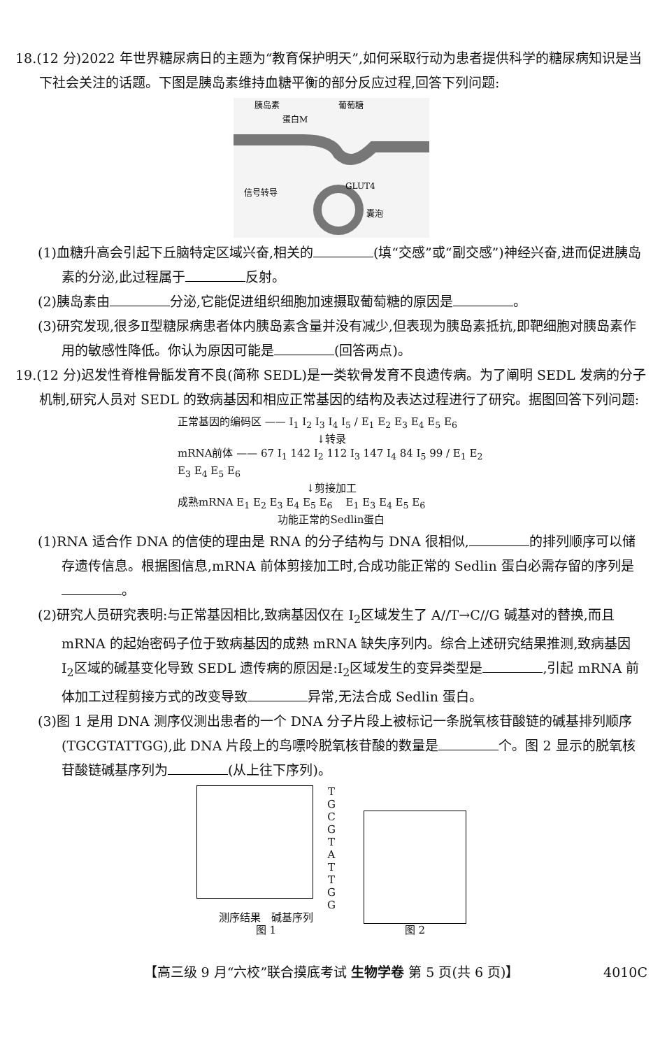18.(12 分)2022 年世界糖尿病日的主题为“教育保护明天”,如何采取行动为患者提供科学的糖尿病知识是当下社会关注的话题。下图是胰岛素维持血糖平衡的部分反应过程,回答下列问题:
胰岛素
蛋白M
葡萄糖
信号转导
GLUT4
囊泡
(1)血糖升高会引起下丘脑特定区域兴奋,相关的 (填“交感”或“副交感”)神经兴奋,进而促进胰岛素的分泌,此过程属于 反射。
(2)胰岛素由 分泌,它能促进组织细胞加速摄取葡萄糖的原因是 。
(3)研究发现,很多Ⅱ型糖尿病患者体内胰岛素含量并没有减少,但表现为胰岛素抵抗,即靶细胞对胰岛素作用的敏感性降低。你认为原因可能是 (回答两点)。
19.(12 分)迟发性脊椎骨骺发育不良(简称 SEDL)是一类软骨发育不良遗传病。为了阐明 SEDL 发病的分子机制,研究人员对 SEDL 的致病基因和相应正常基因的结构及表达过程进行了研究。据图回答下列问题:
正常基因的编码区 —— I<sub>1</sub> I<sub>2</sub> I<sub>3</sub> I<sub>4</sub> I<sub>5</sub> / E<sub>1</sub> E<sub>2</sub> E<sub>3</sub> E<sub>4</sub> E<sub>5</sub> E<sub>6</sub>
↓转录
mRNA前体 —— 67 I<sub>1</sub> 142 I<sub>2</sub> 112 I<sub>3</sub> 147 I<sub>4</sub> 84 I<sub>5</sub> 99 / E<sub>1</sub> E<sub>2</sub> E<sub>3</sub> E<sub>4</sub> E<sub>5</sub> E<sub>6</sub>
↓剪接加工
成熟mRNA E<sub>1</sub> E<sub>2</sub> E<sub>3</sub> E<sub>4</sub> E<sub>5</sub> E<sub>6</sub> E<sub>1</sub> E<sub>3</sub> E<sub>4</sub> E<sub>5</sub> E<sub>6</sub>
功能正常的Sedlin蛋白
(1)RNA 适合作 DNA 的信使的理由是 RNA 的分子结构与 DNA 很相似, 的排列顺序可以储存遗传信息。根据图信息,mRNA 前体剪接加工时,合成功能正常的 Sedlin 蛋白必需存留的序列是 。
(2)研究人员研究表明:与正常基因相比,致病基因仅在 I<sub>2</sub>区域发生了 A//T→C//G 碱基对的替换,而且 mRNA 的起始密码子位于致病基因的成熟 mRNA 缺失序列内。综合上述研究结果推测,致病基因 I<sub>2</sub>区域的碱基变化导致 SEDL 遗传病的原因是:I<sub>2</sub>区域发生的变异类型是 ,引起 mRNA 前体加工过程剪接方式的改变导致 异常,无法合成 Sedlin 蛋白。
(3)图 1 是用 DNA 测序仪测出患者的一个 DNA 分子片段上被标记一条脱氧核苷酸链的碱基排列顺序(TGCGTATTGG),此 DNA 片段上的鸟嘌呤脱氧核苷酸的数量是 个。图 2 显示的脱氧核苷酸链碱基序列为 (从上往下序列)。
T
G
C
G
T
A
T
T
G
G
测序结果 碱基序列
图 1
图 2
【高三级 9 月“六校”联合摸底考试 生物学卷 第 5 页(共 6 页)】 4010C